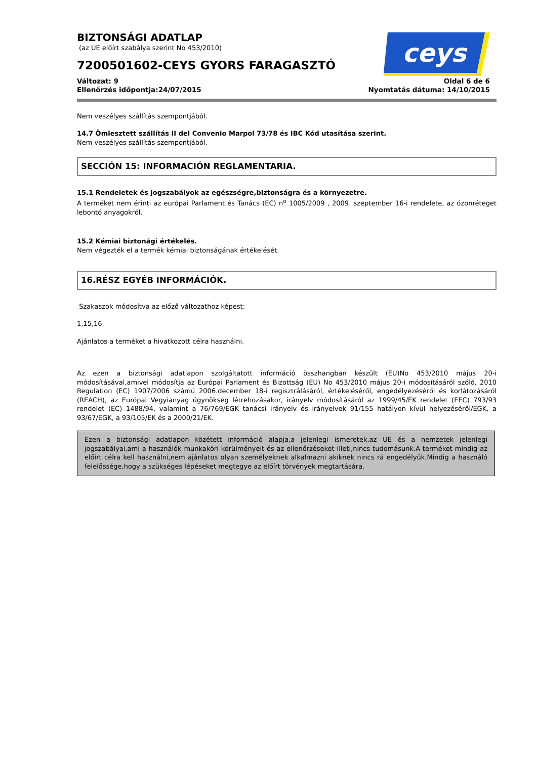ceys
BIZTONSÁGI ADATLAP
(az UE előírt szabálya szerint No 453/2010)
7200501602-CEYS GYORS FARAGASZTÓ
Változat: 9
Ellenőrzés időpontja:24/07/2015
Oldal 6 de 6
Nyomtatás dátuma: 14/10/2015
Nem veszélyes szállítás szempontjából.
14.7 Ömlesztett szállítás II del Convenio Marpol 73/78 és IBC Kód utasítása szerint.
Nem veszélyes szállítás szempontjából.
SECCIÓN 15: INFORMACIÓN REGLAMENTARIA.
15.1 Rendeletek és jogszabályok az egészségre,biztonságra és a környezetre.
A terméket nem érinti az európai Parlament és Tanács (EC) n<sup>o</sup> 1005/2009 , 2009. szeptember 16-i rendelete, az ózonréteget lebontó anyagokról.
15.2 Kémiai biztonági értékelés.
Nem végezték el a termék kémiai biztonságának értékelését.
16.RÉSZ EGYÉB INFORMÁCIÓK.
Szakaszok módosítva az előző változathoz képest:
1,15,16
Ajánlatos a terméket a hivatkozott célra használni.
Az ezen a biztonsági adatlapon szolgáltatott információ összhangban készült (EU)No 453/2010 május 20-i módosításával,amivel módosítja az Európai Parlament és Bizottság (EU) No 453/2010 május 20-i módosításáról szóló, 2010 Regulation (EC) 1907/2006 számú 2006.december 18-i regisztrálásáról, értékeléséről, engedélyezéséről és korlátozásáról (REACH), az Európai Vegyianyag ügynökség létrehozásakor, irányelv módosításáról az 1999/45/EK rendelet (EEC) 793/93 rendelet (EC) 1488/94, valamint a 76/769/EGK tanácsi irányelv és irányelvek 91/155 hatályon kívül helyezéséről/EGK, a 93/67/EGK, a 93/105/EK és a 2000/21/EK.
Ezen a biztonsági adatlapon közétett információ alapja,a jelenlegi ismeretek,az UE és a nemzetek jelenlegi jogszabályai,ami a használók munkaköri körülményeit és az ellenőrzéseket illeti,nincs tudomásunk.A terméket mindig az előírt célra kell használni,nem ajánlatos olyan személyeknek alkalmazni akiknek nincs rá engedélyük.Mindig a használó felelőssége,hogy a szükséges lépéseket megtegye az előírt törvények megtartására.